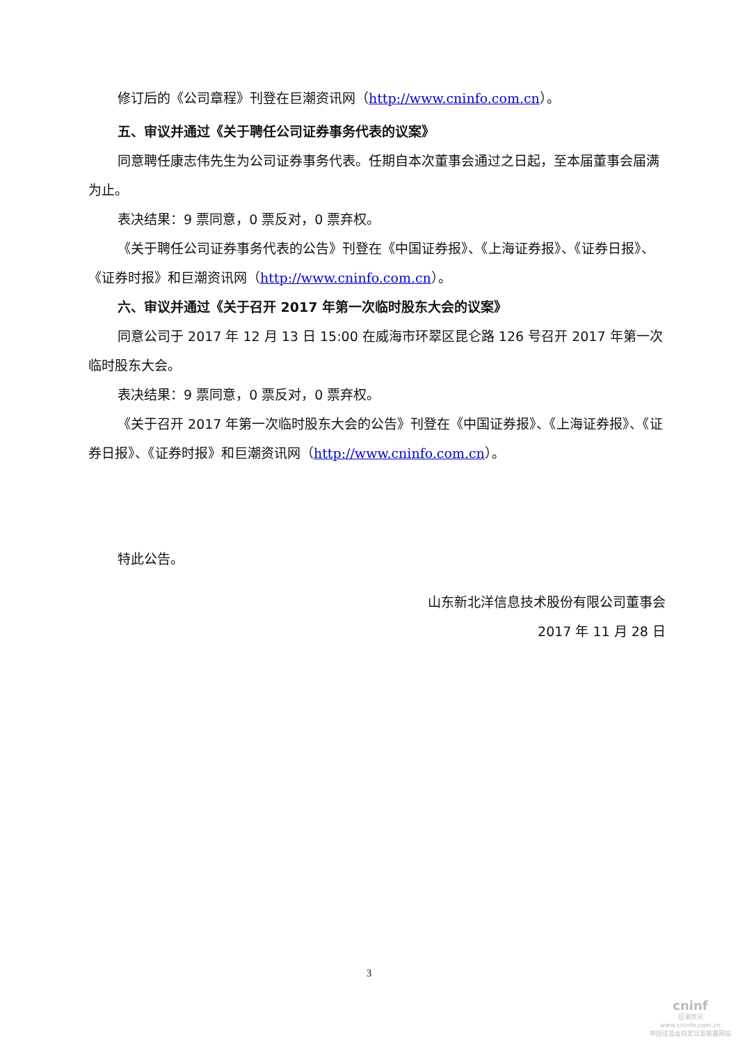修订后的《公司章程》刊登在巨潮资讯网（http://www.cninfo.com.cn）。
五、审议并通过《关于聘任公司证券事务代表的议案》
同意聘任康志伟先生为公司证券事务代表。任期自本次董事会通过之日起，至本届董事会届满为止。
表决结果：9 票同意，0 票反对，0 票弃权。
《关于聘任公司证券事务代表的公告》刊登在《中国证券报》、《上海证券报》、《证券日报》、《证券时报》和巨潮资讯网（http://www.cninfo.com.cn）。
六、审议并通过《关于召开 2017 年第一次临时股东大会的议案》
同意公司于 2017 年 12 月 13 日 15:00 在威海市环翠区昆仑路 126 号召开 2017 年第一次临时股东大会。
表决结果：9 票同意，0 票反对，0 票弃权。
《关于召开 2017 年第一次临时股东大会的公告》刊登在《中国证券报》、《上海证券报》、《证券日报》、《证券时报》和巨潮资讯网（http://www.cninfo.com.cn）。
特此公告。
山东新北洋信息技术股份有限公司董事会
2017 年 11 月 28 日
3
cninf
巨潮资讯
www.cninfo.com.cn
中国证监会指定信息披露网站